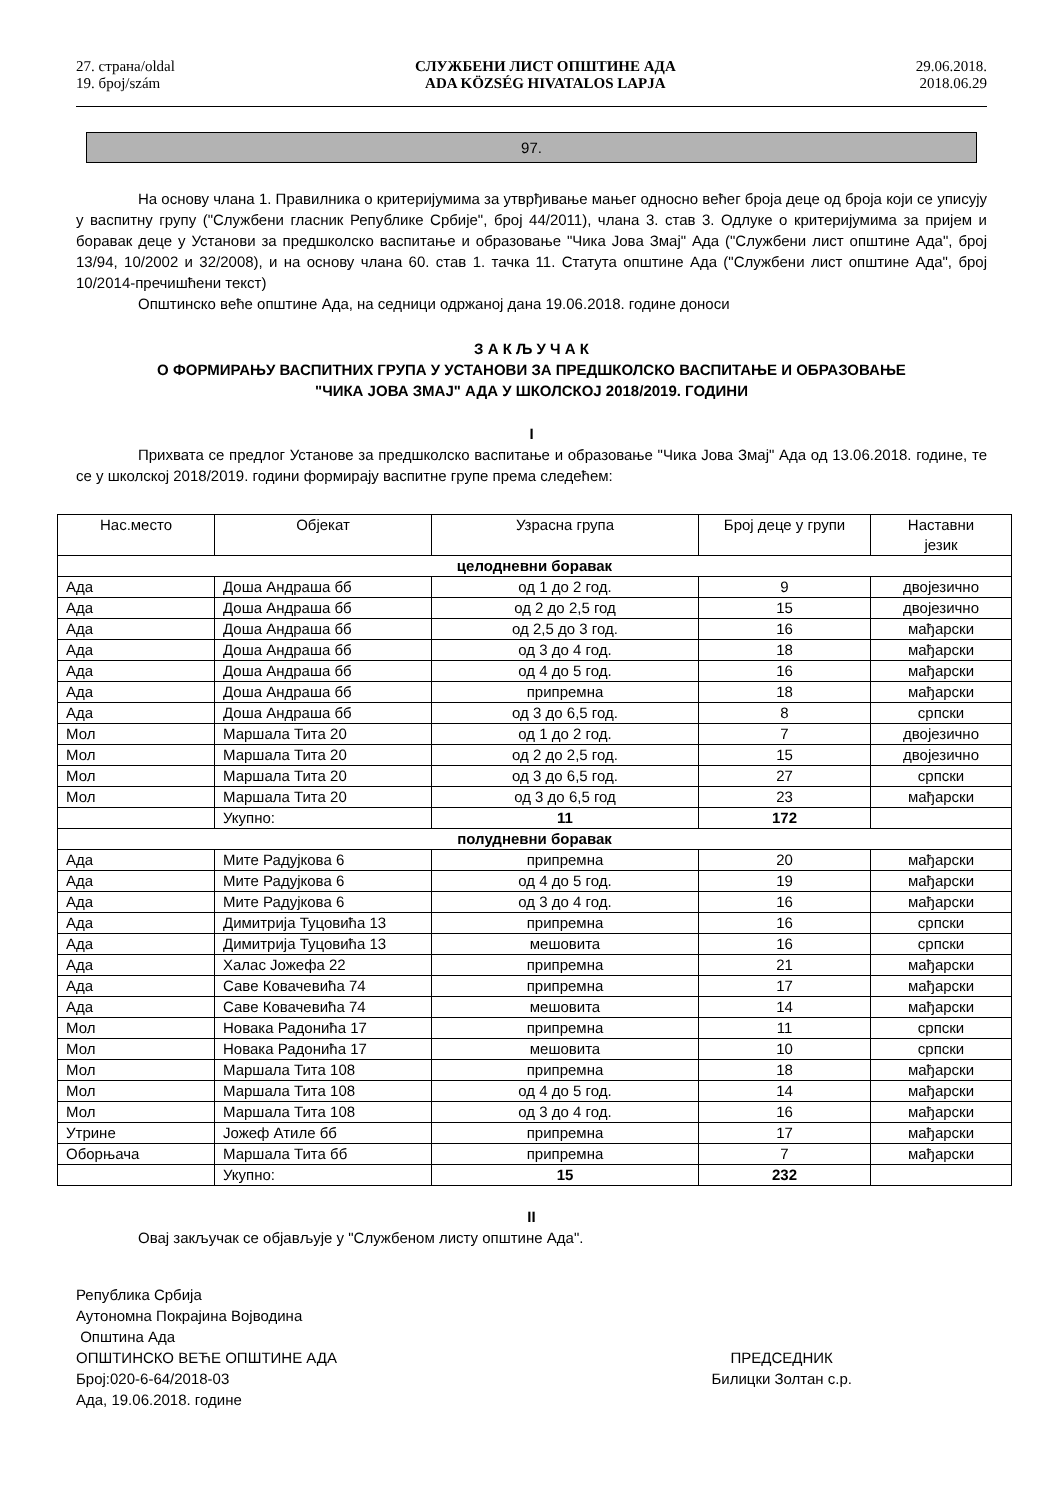27. страна/oldal
19. број/szám
СЛУЖБЕНИ ЛИСТ ОПШТИНЕ АДА
ADA KÖZSÉG HIVATALOS LAPJA
29.06.2018.
2018.06.29
97.
На основу члана 1. Правилника о критеријумима за утврђивање мањег односно већег броја деце од броја који се уписују у васпитну групу ("Службени гласник Републике Србије", број 44/2011), члана 3. став 3. Одлуке о критеријумима за пријем и боравак деце у Установи за предшколско васпитање и образовање "Чика Јова Змај" Ада ("Службени лист општине Ада", број 13/94, 10/2002 и 32/2008), и на основу члана 60. став 1. тачка 11. Статута општине Ада ("Службени лист општине Ада", број 10/2014-пречишћени текст)
Општинско веће општине Ада, на седници одржаној дана 19.06.2018. године доноси
З А К Љ У Ч А К
О ФОРМИРАЊУ ВАСПИТНИХ ГРУПА У УСТАНОВИ ЗА ПРЕДШКОЛСКО ВАСПИТАЊЕ И ОБРАЗОВАЊЕ
"ЧИКА ЈОВА ЗМАЈ" АДА У ШКОЛСКОЈ 2018/2019. ГОДИНИ
I
Прихвата се предлог Установе за предшколско васпитање и образовање "Чика Јова Змај" Ада од 13.06.2018. године, те се у школској 2018/2019. години формирају васпитне групе према следећем:
| Нас.место | Објекат | Узрасна група | Број деце у групи | Наставни језик |
| --- | --- | --- | --- | --- |
| целодневни боравак | | | | |
| Ада | Доша Андраша бб | од 1 до 2 год. | 9 | двојезично |
| Ада | Доша Андраша бб | од 2 до 2,5 год | 15 | двојезично |
| Ада | Доша Андраша бб | од 2,5 до 3 год. | 16 | мађарски |
| Ада | Доша Андраша бб | од 3 до 4 год. | 18 | мађарски |
| Ада | Доша Андраша бб | од 4 до 5 год. | 16 | мађарски |
| Ада | Доша Андраша бб | припремна | 18 | мађарски |
| Ада | Доша Андраша бб | од 3 до 6,5 год. | 8 | српски |
| Мол | Маршала Тита 20 | од 1 до 2 год. | 7 | двојезично |
| Мол | Маршала Тита 20 | од 2 до 2,5 год. | 15 | двојезично |
| Мол | Маршала Тита 20 | од 3 до 6,5 год. | 27 | српски |
| Мол | Маршала Тита 20 | од 3 до 6,5 год | 23 | мађарски |
| | Укупно: | 11 | 172 | |
| полудневни боравак | | | | |
| Ада | Мите Радујкова 6 | припремна | 20 | мађарски |
| Ада | Мите Радујкова 6 | од 4 до 5 год. | 19 | мађарски |
| Ада | Мите Радујкова 6 | од 3 до 4 год. | 16 | мађарски |
| Ада | Димитрија Туцовића 13 | припремна | 16 | српски |
| Ада | Димитрија Туцовића 13 | мешовита | 16 | српски |
| Ада | Халас Јожефа 22 | припремна | 21 | мађарски |
| Ада | Саве Ковачевића 74 | припремна | 17 | мађарски |
| Ада | Саве Ковачевића 74 | мешовита | 14 | мађарски |
| Мол | Новака Радонића 17 | припремна | 11 | српски |
| Мол | Новака Радонића 17 | мешовита | 10 | српски |
| Мол | Маршала Тита 108 | припремна | 18 | мађарски |
| Мол | Маршала Тита 108 | од 4 до 5 год. | 14 | мађарски |
| Мол | Маршала Тита 108 | од 3 до 4 год. | 16 | мађарски |
| Утрине | Јожеф Атиле бб | припремна | 17 | мађарски |
| Оборњача | Маршала Тита бб | припремна | 7 | мађарски |
| | Укупно: | 15 | 232 | |
II
Овај закључак се објављује у "Службеном листу општине Ада".
Република Србија
Аутономна Покрајина Војводина
Општина Ада
ОПШТИНСКО ВЕЋЕ ОПШТИНЕ АДА
Број:020-6-64/2018-03
Ада, 19.06.2018. године
ПРЕДСЕДНИК
Билицки Золтан с.р.